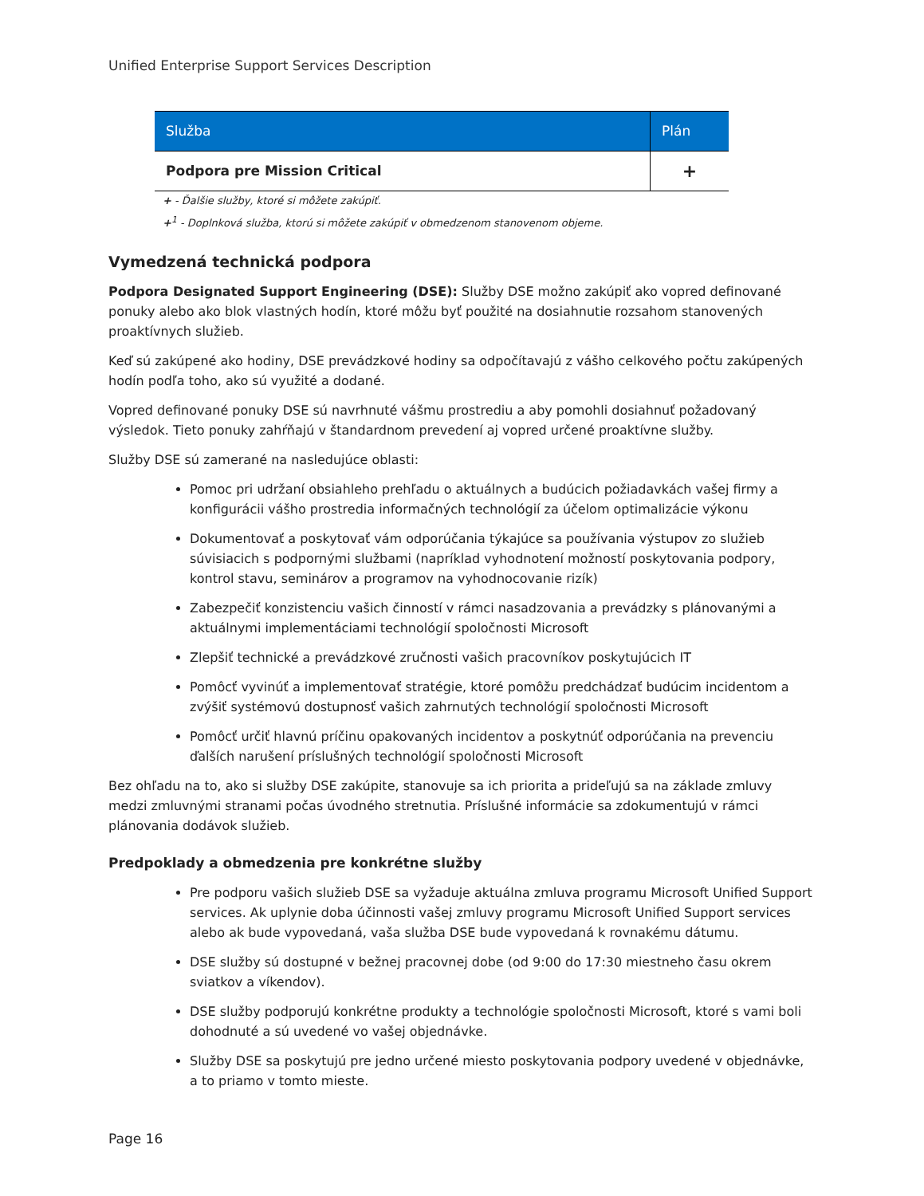Unified Enterprise Support Services Description
| Služba | Plán |
| --- | --- |
| Podpora pre Mission Critical | + |
+ - Ďalšie služby, ktoré si môžete zakúpiť.
+<sup>1</sup> - Doplnková služba, ktorú si môžete zakúpiť v obmedzenom stanovenom objeme.
Vymedzená technická podpora
Podpora Designated Support Engineering (DSE): Služby DSE možno zakúpiť ako vopred definované ponuky alebo ako blok vlastných hodín, ktoré môžu byť použité na dosiahnutie rozsahom stanovených proaktívnych služieb.
Keď sú zakúpené ako hodiny, DSE prevádzkové hodiny sa odpočítavajú z vášho celkového počtu zakúpených hodín podľa toho, ako sú využité a dodané.
Vopred definované ponuky DSE sú navrhnuté vášmu prostrediu a aby pomohli dosiahnuť požadovaný výsledok. Tieto ponuky zahŕňajú v štandardnom prevedení aj vopred určené proaktívne služby.
Služby DSE sú zamerané na nasledujúce oblasti:
Pomoc pri udržaní obsiahleho prehľadu o aktuálnych a budúcich požiadavkách vašej firmy a konfigurácii vášho prostredia informačných technológií za účelom optimalizácie výkonu
Dokumentovať a poskytovať vám odporúčania týkajúce sa používania výstupov zo služieb súvisiacich s podpornými službami (napríklad vyhodnotení možností poskytovania podpory, kontrol stavu, seminárov a programov na vyhodnocovanie rizík)
Zabezpečiť konzistenciu vašich činností v rámci nasadzovania a prevádzky s plánovanými a aktuálnymi implementáciami technológií spoločnosti Microsoft
Zlepšiť technické a prevádzkové zručnosti vašich pracovníkov poskytujúcich IT
Pomôcť vyvinúť a implementovať stratégie, ktoré pomôžu predchádzať budúcim incidentom a zvýšiť systémovú dostupnosť vašich zahrnutých technológií spoločnosti Microsoft
Pomôcť určiť hlavnú príčinu opakovaných incidentov a poskytnúť odporúčania na prevenciu ďalších narušení príslušných technológií spoločnosti Microsoft
Bez ohľadu na to, ako si služby DSE zakúpite, stanovuje sa ich priorita a prideľujú sa na základe zmluvy medzi zmluvnými stranami počas úvodného stretnutia. Príslušné informácie sa zdokumentujú v rámci plánovania dodávok služieb.
Predpoklady a obmedzenia pre konkrétne služby
Pre podporu vašich služieb DSE sa vyžaduje aktuálna zmluva programu Microsoft Unified Support services. Ak uplynie doba účinnosti vašej zmluvy programu Microsoft Unified Support services alebo ak bude vypovedaná, vaša služba DSE bude vypovedaná k rovnakému dátumu.
DSE služby sú dostupné v bežnej pracovnej dobe (od 9:00 do 17:30 miestneho času okrem sviatkov a víkendov).
DSE služby podporujú konkrétne produkty a technológie spoločnosti Microsoft, ktoré s vami boli dohodnuté a sú uvedené vo vašej objednávke.
Služby DSE sa poskytujú pre jedno určené miesto poskytovania podpory uvedené v objednávke, a to priamo v tomto mieste.
Page 16